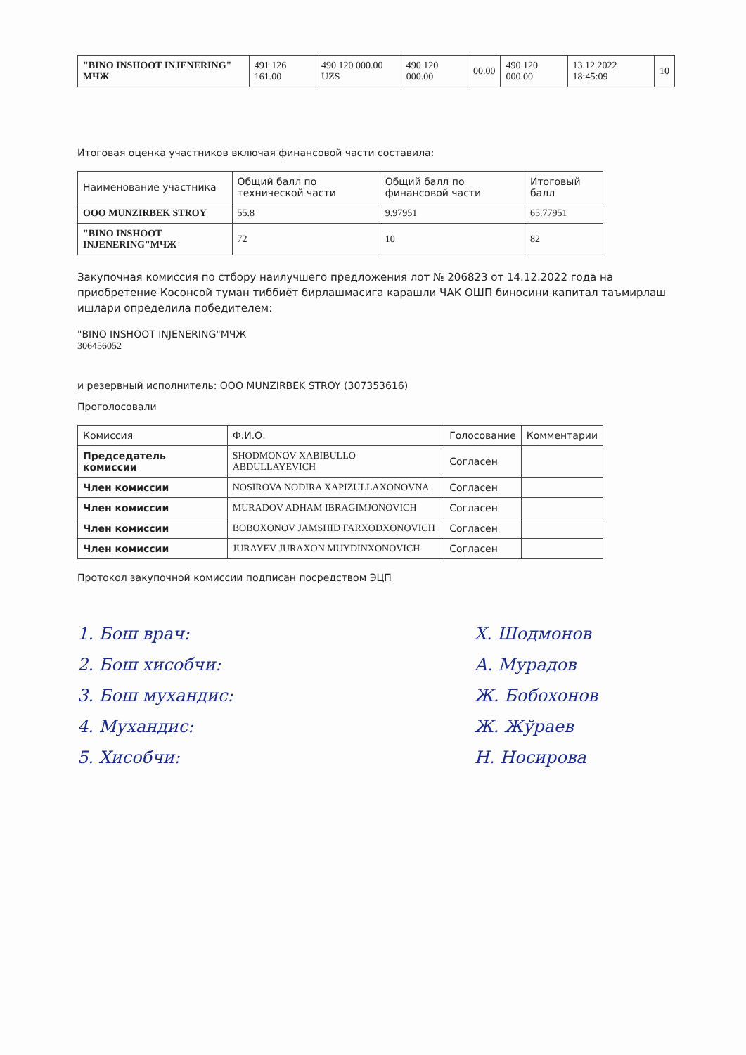| "BINO INSHOOT INJENERING" МЧЖ | 491 126 161.00 | 490 120 000.00 UZS | 490 120 000.00 | 00.00 | 490 120 000.00 | 13.12.2022 18:45:09 | 10 |
Итоговая оценка участников включая финансовой части составила:
| Наименование участника | Общий балл по технической части | Общий балл по финансовой части | Итоговый балл |
| --- | --- | --- | --- |
| ООО MUNZIRBEK STROY | 55.8 | 9.97951 | 65.77951 |
| "BINO INSHOOT INJENERING"МЧЖ | 72 | 10 | 82 |
Закупочная комиссия по стбору наилучшего предложения лот № 206823 от 14.12.2022 года на приобретение Косонсой туман тиббиёт бирлашмасига карашли ЧАК ОШП биносини капитал таъмирлаш ишлари определила победителем:
"BINO INSHOOT INJENERING"МЧЖ
306456052
и резервный исполнитель: ООО MUNZIRBEK STROY (307353616)
Проголосовали
| Комиссия | Ф.И.О. | Голосование | Комментарии |
| --- | --- | --- | --- |
| Председатель комиссии | SHODMONOV XABIBULLO ABDULLAYEVICH | Согласен | |
| Член комиссии | NOSIROVA NODIRA XAPIZULLAXONOVNA | Согласен | |
| Член комиссии | MURADOV ADHAM IBRAGIMJONOVICH | Согласен | |
| Член комиссии | BOBOXONOV JAMSHID FARXODXONOVICH | Согласен | |
| Член комиссии | JURAYEV JURAXON MUYDINXONOVICH | Согласен | |
Протокол закупочной комиссии подписан посредством ЭЦП
1. Бош врач:
2. Бош хисобчи:
3. Бош мухандис:
4. Мухандис:
5. Хисобчи:
Х. Шодмонов
А. Мурадов
Ж. Бобохонов
Ж. Жўраев
Н. Носирова